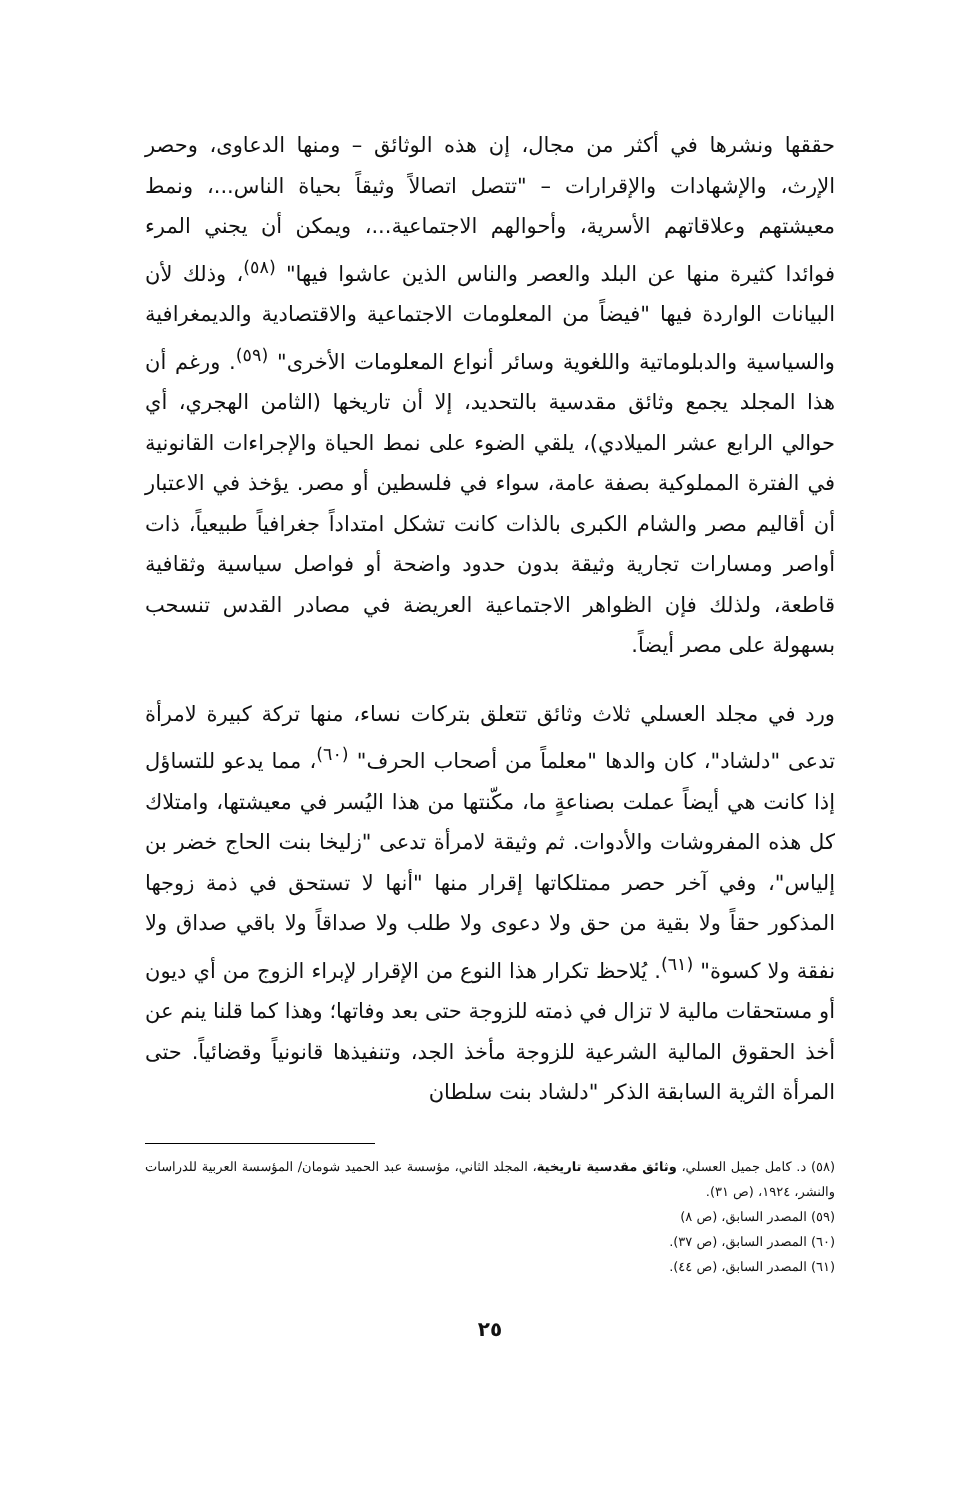حققها ونشرها في أكثر من مجال، إن هذه الوثائق – ومنها الدعاوى، وحصر الإرث، والإشهادات والإقرارات – "تتصل اتصالاً وثيقاً بحياة الناس...، ونمط معيشتهم وعلاقاتهم الأسرية، وأحوالهم الاجتماعية...، ويمكن أن يجني المرء فوائدا كثيرة منها عن البلد والعصر والناس الذين عاشوا فيها" <sup>(٥٨)</sup>، وذلك لأن البيانات الواردة فيها "فيضاً من المعلومات الاجتماعية والاقتصادية والديمغرافية والسياسية والدبلوماتية واللغوية وسائر أنواع المعلومات الأخرى" <sup>(٥٩)</sup>. ورغم أن هذا المجلد يجمع وثائق مقدسية بالتحديد، إلا أن تاريخها (الثامن الهجري، أي حوالي الرابع عشر الميلادي)، يلقي الضوء على نمط الحياة والإجراءات القانونية في الفترة المملوكية بصفة عامة، سواء في فلسطين أو مصر. يؤخذ في الاعتبار أن أقاليم مصر والشام الكبرى بالذات كانت تشكل امتداداً جغرافياً طبيعياً، ذات أواصر ومسارات تجارية وثيقة بدون حدود واضحة أو فواصل سياسية وثقافية قاطعة، ولذلك فإن الظواهر الاجتماعية العريضة في مصادر القدس تنسحب بسهولة على مصر أيضاً.
ورد في مجلد العسلي ثلاث وثائق تتعلق بتركات نساء، منها تركة كبيرة لامرأة تدعى "دلشاد"، كان والدها "معلماً من أصحاب الحرف" <sup>(٦٠)</sup>، مما يدعو للتساؤل إذا كانت هي أيضاً عملت بصناعةٍ ما، مكّنتها من هذا اليُسر في معيشتها، وامتلاك كل هذه المفروشات والأدوات. ثم وثيقة لامرأة تدعى "زليخا بنت الحاج خضر بن إلياس"، وفي آخر حصر ممتلكاتها إقرار منها "أنها لا تستحق في ذمة زوجها المذكور حقاً ولا بقية من حق ولا دعوى ولا طلب ولا صداقاً ولا باقي صداق ولا نفقة ولا كسوة" <sup>(٦١)</sup>. يُلاحظ تكرار هذا النوع من الإقرار لإبراء الزوج من أي ديون أو مستحقات مالية لا تزال في ذمته للزوجة حتى بعد وفاتها؛ وهذا كما قلنا ينم عن أخذ الحقوق المالية الشرعية للزوجة مأخذ الجد، وتنفيذها قانونياً وقضائياً. حتى المرأة الثرية السابقة الذكر "دلشاد بنت سلطان
(٥٨) د. كامل جميل العسلي، وثائق مقدسية تاريخية، المجلد الثاني، مؤسسة عبد الحميد شومان/ المؤسسة العربية للدراسات والنشر، ١٩٢٤، (ص ٣١).
(٥٩) المصدر السابق، (ص ٨)
(٦٠) المصدر السابق، (ص ٣٧).
(٦١) المصدر السابق، (ص ٤٤).
٢٥